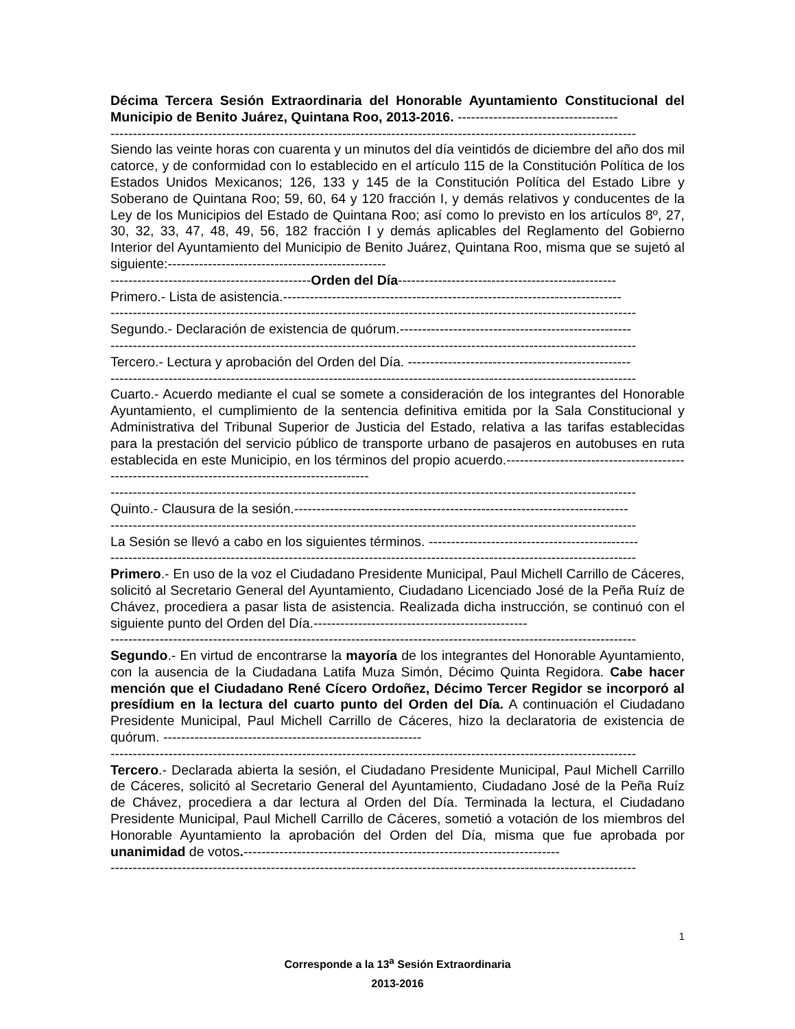Décima Tercera Sesión Extraordinaria del Honorable Ayuntamiento Constitucional del Municipio de Benito Juárez, Quintana Roo, 2013-2016. ------------------------------------
----------------------------------------------------------------------------------------------------------------------
Siendo las veinte horas con cuarenta y un minutos del día veintidós de diciembre del año dos mil catorce, y de conformidad con lo establecido en el artículo 115 de la Constitución Política de los Estados Unidos Mexicanos; 126, 133 y 145 de la Constitución Política del Estado Libre y Soberano de Quintana Roo; 59, 60, 64 y 120 fracción I, y demás relativos y conducentes de la Ley de los Municipios del Estado de Quintana Roo; así como lo previsto en los artículos 8º, 27, 30, 32, 33, 47, 48, 49, 56, 182 fracción I y demás aplicables del Reglamento del Gobierno Interior del Ayuntamiento del Municipio de Benito Juárez, Quintana Roo, misma que se sujetó al siguiente:-------------------------------------------------
---------------------------------------------Orden del Día-------------------------------------------------
Primero.- Lista de asistencia.----------------------------------------------------------------------------
----------------------------------------------------------------------------------------------------------------------
Segundo.- Declaración de existencia de quórum.----------------------------------------------------
----------------------------------------------------------------------------------------------------------------------
Tercero.- Lectura y aprobación del Orden del Día. --------------------------------------------------
----------------------------------------------------------------------------------------------------------------------
Cuarto.- Acuerdo mediante el cual se somete a consideración de los integrantes del Honorable Ayuntamiento, el cumplimiento de la sentencia definitiva emitida por la Sala Constitucional y Administrativa del Tribunal Superior de Justicia del Estado, relativa a las tarifas establecidas para la prestación del servicio público de transporte urbano de pasajeros en autobuses en ruta establecida en este Municipio, en los términos del propio acuerdo.--------------------------------------------------------------------------------------------------
----------------------------------------------------------------------------------------------------------------------
Quinto.- Clausura de la sesión.---------------------------------------------------------------------------
----------------------------------------------------------------------------------------------------------------------
La Sesión se llevó a cabo en los siguientes términos. -----------------------------------------------
----------------------------------------------------------------------------------------------------------------------
Primero.- En uso de la voz el Ciudadano Presidente Municipal, Paul Michell Carrillo de Cáceres, solicitó al Secretario General del Ayuntamiento, Ciudadano Licenciado José de la Peña Ruíz de Chávez, procediera a pasar lista de asistencia. Realizada dicha instrucción, se continuó con el siguiente punto del Orden del Día.------------------------------------------------
----------------------------------------------------------------------------------------------------------------------
Segundo.- En virtud de encontrarse la mayoría de los integrantes del Honorable Ayuntamiento, con la ausencia de la Ciudadana Latifa Muza Simón, Décimo Quinta Regidora. Cabe hacer mención que el Ciudadano René Cícero Ordoñez, Décimo Tercer Regidor se incorporó al presídium en la lectura del cuarto punto del Orden del Día. A continuación el Ciudadano Presidente Municipal, Paul Michell Carrillo de Cáceres, hizo la declaratoria de existencia de quórum. ----------------------------------------------------------
----------------------------------------------------------------------------------------------------------------------
Tercero.- Declarada abierta la sesión, el Ciudadano Presidente Municipal, Paul Michell Carrillo de Cáceres, solicitó al Secretario General del Ayuntamiento, Ciudadano José de la Peña Ruíz de Chávez, procediera a dar lectura al Orden del Día. Terminada la lectura, el Ciudadano Presidente Municipal, Paul Michell Carrillo de Cáceres, sometió a votación de los miembros del Honorable Ayuntamiento la aprobación del Orden del Día, misma que fue aprobada por unanimidad de votos.-----------------------------------------------------------------------
----------------------------------------------------------------------------------------------------------------------
1
Corresponde a la 13<sup>a</sup> Sesión Extraordinaria
2013-2016